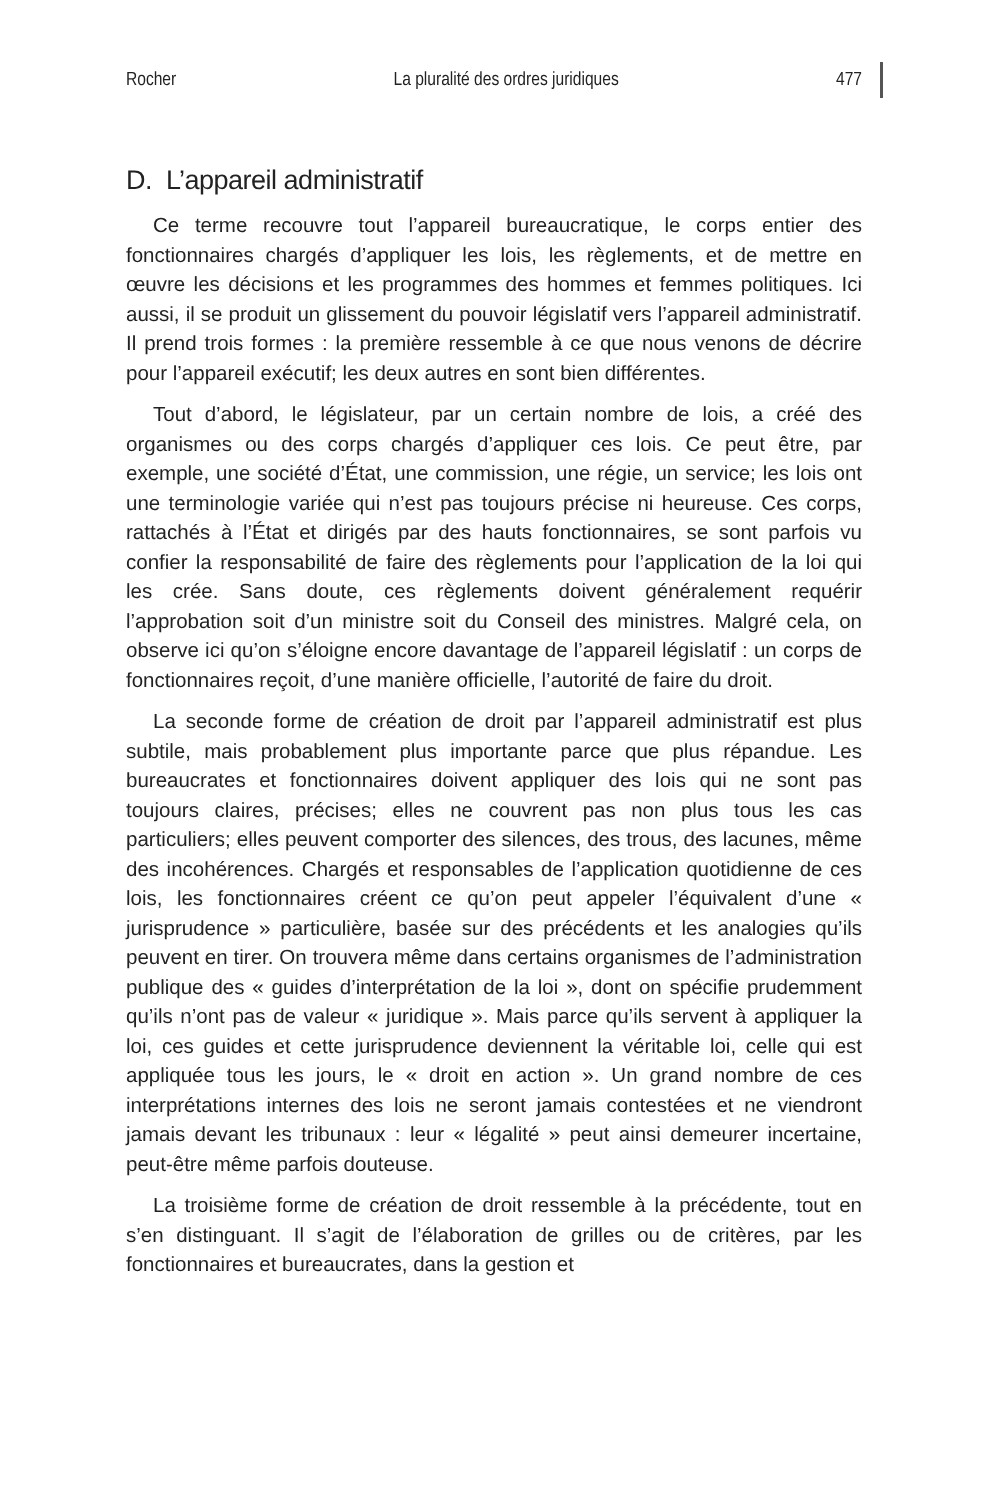Rocher La pluralité des ordres juridiques 477
D. L’appareil administratif
Ce terme recouvre tout l’appareil bureaucratique, le corps entier des fonctionnaires chargés d’appliquer les lois, les règlements, et de mettre en œuvre les décisions et les programmes des hommes et femmes politiques. Ici aussi, il se produit un glissement du pouvoir législatif vers l’appareil administratif. Il prend trois formes : la première ressemble à ce que nous venons de décrire pour l’appareil exécutif; les deux autres en sont bien différentes.
Tout d’abord, le législateur, par un certain nombre de lois, a créé des organismes ou des corps chargés d’appliquer ces lois. Ce peut être, par exemple, une société d’État, une commission, une régie, un service; les lois ont une terminologie variée qui n’est pas toujours précise ni heureuse. Ces corps, rattachés à l’État et dirigés par des hauts fonctionnaires, se sont parfois vu confier la responsabilité de faire des règlements pour l’application de la loi qui les crée. Sans doute, ces règlements doivent généralement requérir l’approbation soit d’un ministre soit du Conseil des ministres. Malgré cela, on observe ici qu’on s’éloigne encore davantage de l’appareil législatif : un corps de fonctionnaires reçoit, d’une manière officielle, l’autorité de faire du droit.
La seconde forme de création de droit par l’appareil administratif est plus subtile, mais probablement plus importante parce que plus répandue. Les bureaucrates et fonctionnaires doivent appliquer des lois qui ne sont pas toujours claires, précises; elles ne couvrent pas non plus tous les cas particuliers; elles peuvent comporter des silences, des trous, des lacunes, même des incohérences. Chargés et responsables de l’application quotidienne de ces lois, les fonctionnaires créent ce qu’on peut appeler l’équivalent d’une « jurisprudence » particulière, basée sur des précédents et les analogies qu’ils peuvent en tirer. On trouvera même dans certains organismes de l’administration publique des « guides d’interprétation de la loi », dont on spécifie prudemment qu’ils n’ont pas de valeur « juridique ». Mais parce qu’ils servent à appliquer la loi, ces guides et cette jurisprudence deviennent la véritable loi, celle qui est appliquée tous les jours, le « droit en action ». Un grand nombre de ces interprétations internes des lois ne seront jamais contestées et ne viendront jamais devant les tribunaux : leur « légalité » peut ainsi demeurer incertaine, peut-être même parfois douteuse.
La troisième forme de création de droit ressemble à la précédente, tout en s’en distinguant. Il s’agit de l’élaboration de grilles ou de critères, par les fonctionnaires et bureaucrates, dans la gestion et